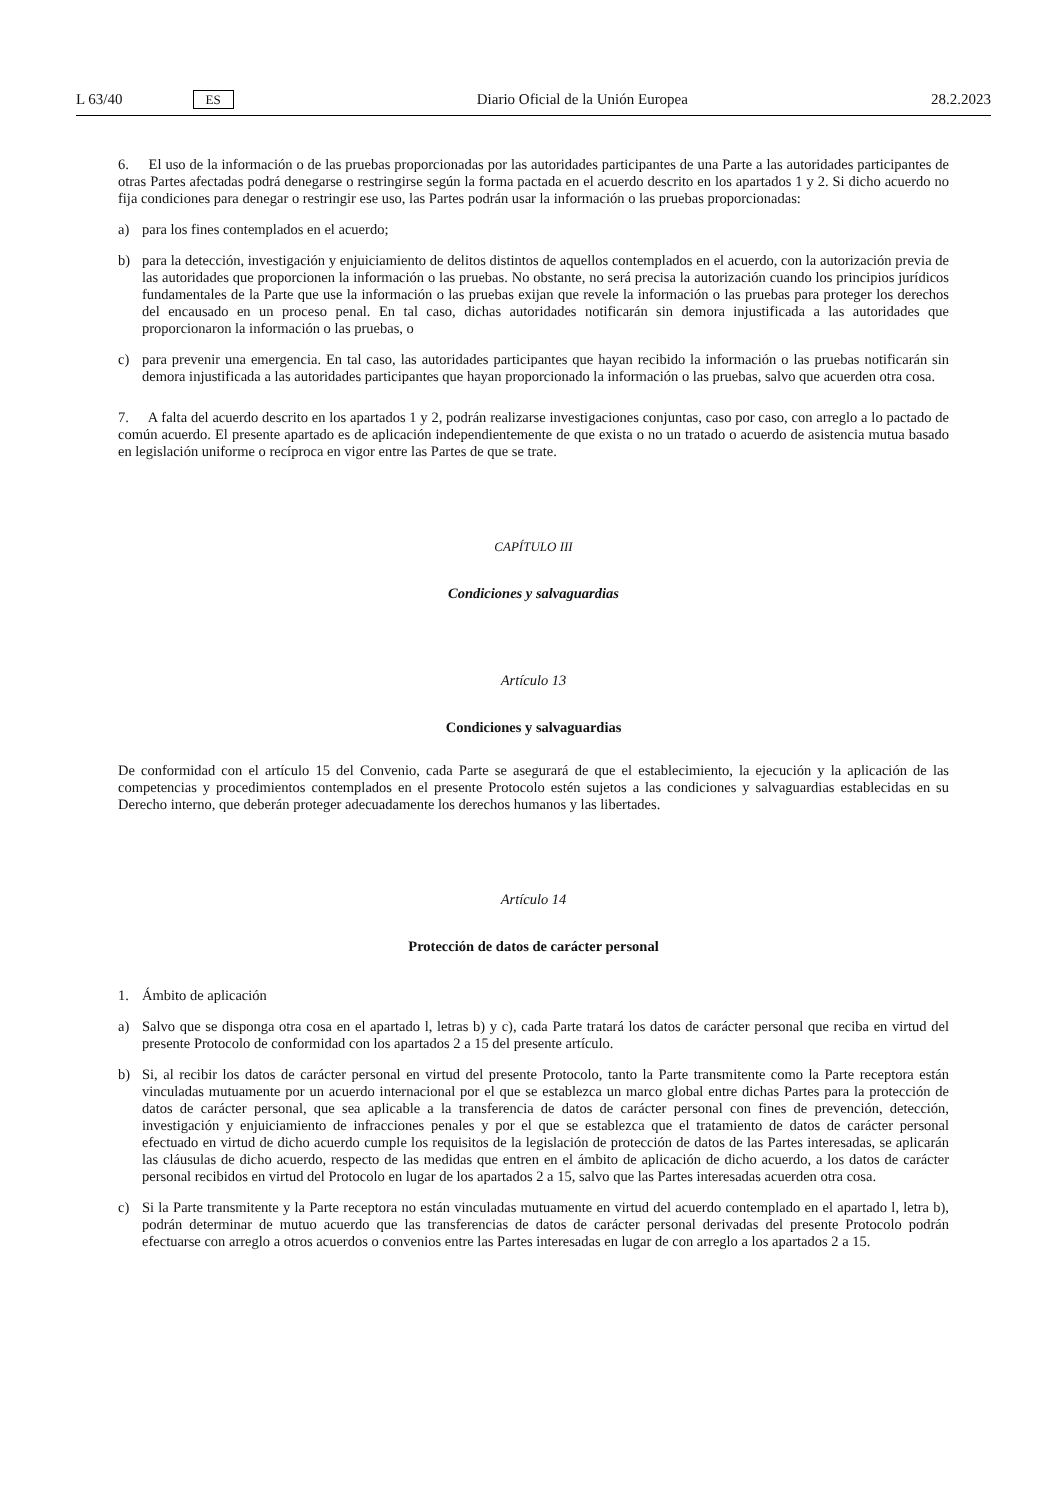L 63/40 ES Diario Oficial de la Unión Europea 28.2.2023
6. El uso de la información o de las pruebas proporcionadas por las autoridades participantes de una Parte a las autoridades participantes de otras Partes afectadas podrá denegarse o restringirse según la forma pactada en el acuerdo descrito en los apartados 1 y 2. Si dicho acuerdo no fija condiciones para denegar o restringir ese uso, las Partes podrán usar la información o las pruebas proporcionadas:
a) para los fines contemplados en el acuerdo;
b) para la detección, investigación y enjuiciamiento de delitos distintos de aquellos contemplados en el acuerdo, con la autorización previa de las autoridades que proporcionen la información o las pruebas. No obstante, no será precisa la autorización cuando los principios jurídicos fundamentales de la Parte que use la información o las pruebas exijan que revele la información o las pruebas para proteger los derechos del encausado en un proceso penal. En tal caso, dichas autoridades notificarán sin demora injustificada a las autoridades que proporcionaron la información o las pruebas, o
c) para prevenir una emergencia. En tal caso, las autoridades participantes que hayan recibido la información o las pruebas notificarán sin demora injustificada a las autoridades participantes que hayan proporcionado la información o las pruebas, salvo que acuerden otra cosa.
7. A falta del acuerdo descrito en los apartados 1 y 2, podrán realizarse investigaciones conjuntas, caso por caso, con arreglo a lo pactado de común acuerdo. El presente apartado es de aplicación independientemente de que exista o no un tratado o acuerdo de asistencia mutua basado en legislación uniforme o recíproca en vigor entre las Partes de que se trate.
CAPÍTULO III
Condiciones y salvaguardias
Artículo 13
Condiciones y salvaguardias
De conformidad con el artículo 15 del Convenio, cada Parte se asegurará de que el establecimiento, la ejecución y la aplicación de las competencias y procedimientos contemplados en el presente Protocolo estén sujetos a las condiciones y salvaguardias establecidas en su Derecho interno, que deberán proteger adecuadamente los derechos humanos y las libertades.
Artículo 14
Protección de datos de carácter personal
1. Ámbito de aplicación
a) Salvo que se disponga otra cosa en el apartado l, letras b) y c), cada Parte tratará los datos de carácter personal que reciba en virtud del presente Protocolo de conformidad con los apartados 2 a 15 del presente artículo.
b) Si, al recibir los datos de carácter personal en virtud del presente Protocolo, tanto la Parte transmitente como la Parte receptora están vinculadas mutuamente por un acuerdo internacional por el que se establezca un marco global entre dichas Partes para la protección de datos de carácter personal, que sea aplicable a la transferencia de datos de carácter personal con fines de prevención, detección, investigación y enjuiciamiento de infracciones penales y por el que se establezca que el tratamiento de datos de carácter personal efectuado en virtud de dicho acuerdo cumple los requisitos de la legislación de protección de datos de las Partes interesadas, se aplicarán las cláusulas de dicho acuerdo, respecto de las medidas que entren en el ámbito de aplicación de dicho acuerdo, a los datos de carácter personal recibidos en virtud del Protocolo en lugar de los apartados 2 a 15, salvo que las Partes interesadas acuerden otra cosa.
c) Si la Parte transmitente y la Parte receptora no están vinculadas mutuamente en virtud del acuerdo contemplado en el apartado l, letra b), podrán determinar de mutuo acuerdo que las transferencias de datos de carácter personal derivadas del presente Protocolo podrán efectuarse con arreglo a otros acuerdos o convenios entre las Partes interesadas en lugar de con arreglo a los apartados 2 a 15.